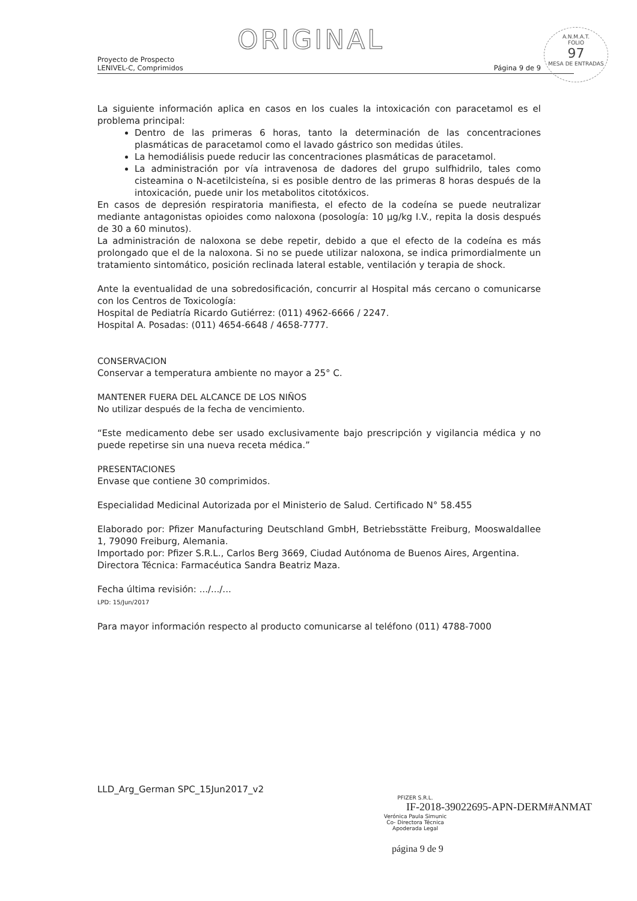ORIGINAL
A.N.M.A.T.
FOLIO
97
MESA DE ENTRADAS
Proyecto de Prospecto
LENIVEL-C, Comprimidos Página 9 de 9
La siguiente información aplica en casos en los cuales la intoxicación con paracetamol es el problema principal:
Dentro de las primeras 6 horas, tanto la determinación de las concentraciones plasmáticas de paracetamol como el lavado gástrico son medidas útiles.
La hemodiálisis puede reducir las concentraciones plasmáticas de paracetamol.
La administración por vía intravenosa de dadores del grupo sulfhidrilo, tales como cisteamina o N-acetilcisteína, si es posible dentro de las primeras 8 horas después de la intoxicación, puede unir los metabolitos citotóxicos.
En casos de depresión respiratoria manifiesta, el efecto de la codeína se puede neutralizar mediante antagonistas opioides como naloxona (posología: 10 µg/kg I.V., repita la dosis después de 30 a 60 minutos).
La administración de naloxona se debe repetir, debido a que el efecto de la codeína es más prolongado que el de la naloxona. Si no se puede utilizar naloxona, se indica primordialmente un tratamiento sintomático, posición reclinada lateral estable, ventilación y terapia de shock.
Ante la eventualidad de una sobredosificación, concurrir al Hospital más cercano o comunicarse con los Centros de Toxicología:
Hospital de Pediatría Ricardo Gutiérrez: (011) 4962-6666 / 2247.
Hospital A. Posadas: (011) 4654-6648 / 4658-7777.
CONSERVACION
Conservar a temperatura ambiente no mayor a 25° C.
MANTENER FUERA DEL ALCANCE DE LOS NIÑOS
No utilizar después de la fecha de vencimiento.
“Este medicamento debe ser usado exclusivamente bajo prescripción y vigilancia médica y no puede repetirse sin una nueva receta médica.”
PRESENTACIONES
Envase que contiene 30 comprimidos.
Especialidad Medicinal Autorizada por el Ministerio de Salud. Certificado N° 58.455
Elaborado por: Pfizer Manufacturing Deutschland GmbH, Betriebsstätte Freiburg, Mooswaldallee 1, 79090 Freiburg, Alemania.
Importado por: Pfizer S.R.L., Carlos Berg 3669, Ciudad Autónoma de Buenos Aires, Argentina.
Directora Técnica: Farmacéutica Sandra Beatriz Maza.
Fecha última revisión: .../.../...
LPD: 15/Jun/2017
Para mayor información respecto al producto comunicarse al teléfono (011) 4788-7000
LLD_Arg_German SPC_15Jun2017_v2
PFIZER S.R.L.
IF-2018-39022695-APN-DERM#ANMAT
Verónica Paula Simunic
Co- Directora Técnica
Apoderada Legal
página 9 de 9